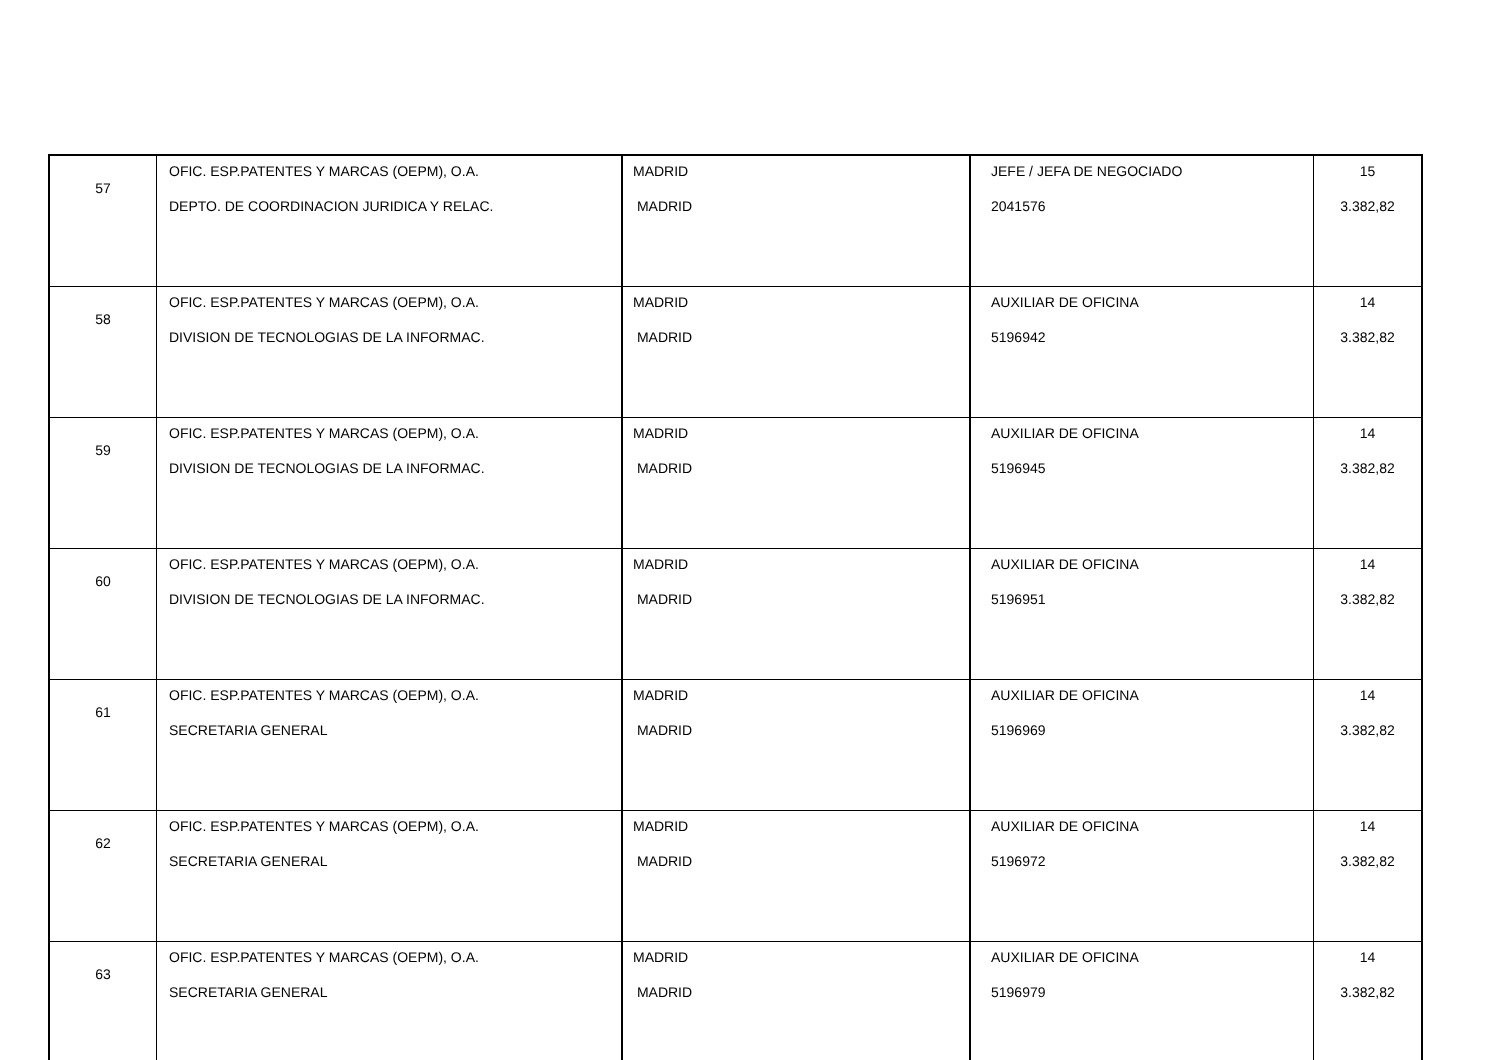| 57 | OFIC. ESP.PATENTES Y MARCAS (OEPM), O.A. DEPTO. DE COORDINACION JURIDICA Y RELAC. | MADRID MADRID | JEFE / JEFA DE NEGOCIADO 2041576 | 15 3.382,82 |
| 58 | OFIC. ESP.PATENTES Y MARCAS (OEPM), O.A. DIVISION DE TECNOLOGIAS DE LA INFORMAC. | MADRID MADRID | AUXILIAR DE OFICINA 5196942 | 14 3.382,82 |
| 59 | OFIC. ESP.PATENTES Y MARCAS (OEPM), O.A. DIVISION DE TECNOLOGIAS DE LA INFORMAC. | MADRID MADRID | AUXILIAR DE OFICINA 5196945 | 14 3.382,82 |
| 60 | OFIC. ESP.PATENTES Y MARCAS (OEPM), O.A. DIVISION DE TECNOLOGIAS DE LA INFORMAC. | MADRID MADRID | AUXILIAR DE OFICINA 5196951 | 14 3.382,82 |
| 61 | OFIC. ESP.PATENTES Y MARCAS (OEPM), O.A. SECRETARIA GENERAL | MADRID MADRID | AUXILIAR DE OFICINA 5196969 | 14 3.382,82 |
| 62 | OFIC. ESP.PATENTES Y MARCAS (OEPM), O.A. SECRETARIA GENERAL | MADRID MADRID | AUXILIAR DE OFICINA 5196972 | 14 3.382,82 |
| 63 | OFIC. ESP.PATENTES Y MARCAS (OEPM), O.A. SECRETARIA GENERAL | MADRID MADRID | AUXILIAR DE OFICINA 5196979 | 14 3.382,82 |